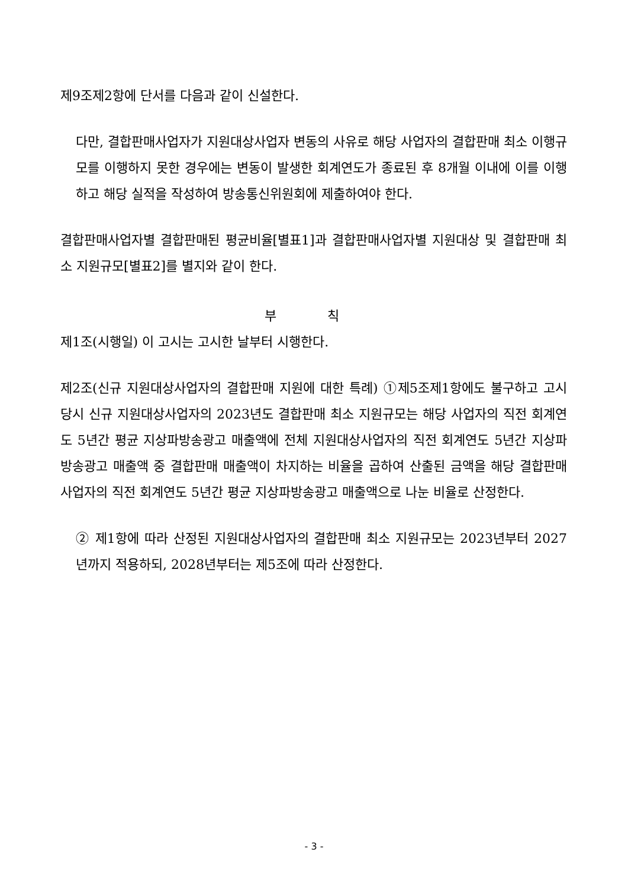제9조제2항에 단서를 다음과 같이 신설한다.
다만, 결합판매사업자가 지원대상사업자 변동의 사유로 해당 사업자의 결합판매 최소 이행규모를 이행하지 못한 경우에는 변동이 발생한 회계연도가 종료된 후 8개월 이내에 이를 이행하고 해당 실적을 작성하여 방송통신위원회에 제출하여야 한다.
결합판매사업자별 결합판매된 평균비율[별표1]과 결합판매사업자별 지원대상 및 결합판매 최소 지원규모[별표2]를 별지와 같이 한다.
부 칙
제1조(시행일) 이 고시는 고시한 날부터 시행한다.
제2조(신규 지원대상사업자의 결합판매 지원에 대한 특례) ①제5조제1항에도 불구하고 고시 당시 신규 지원대상사업자의 2023년도 결합판매 최소 지원규모는 해당 사업자의 직전 회계연도 5년간 평균 지상파방송광고 매출액에 전체 지원대상사업자의 직전 회계연도 5년간 지상파방송광고 매출액 중 결합판매 매출액이 차지하는 비율을 곱하여 산출된 금액을 해당 결합판매사업자의 직전 회계연도 5년간 평균 지상파방송광고 매출액으로 나눈 비율로 산정한다.
② 제1항에 따라 산정된 지원대상사업자의 결합판매 최소 지원규모는 2023년부터 2027년까지 적용하되, 2028년부터는 제5조에 따라 산정한다.
- 3 -